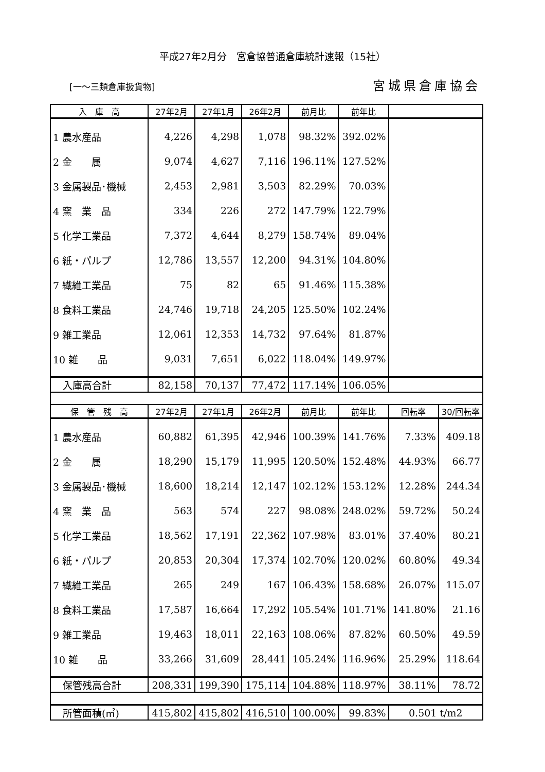平成27年2月分　宮倉協普通倉庫統計速報（15社）
[一～三類倉庫扱貨物] 宮城県倉庫協会
| 入 庫 高 | 27年2月 | 27年1月 | 26年2月 | 前月比 | 前年比 | | |
| --- | --- | --- | --- | --- | --- | --- | --- |
| 1 農水産品 | 4,226 | 4,298 | 1,078 | 98.32% | 392.02% | | |
| 2 金 属 | 9,074 | 4,627 | 7,116 | 196.11% | 127.52% | | |
| 3 金属製品･機械 | 2,453 | 2,981 | 3,503 | 82.29% | 70.03% | | |
| 4 窯 業 品 | 334 | 226 | 272 | 147.79% | 122.79% | | |
| 5 化学工業品 | 7,372 | 4,644 | 8,279 | 158.74% | 89.04% | | |
| 6 紙・パルプ | 12,786 | 13,557 | 12,200 | 94.31% | 104.80% | | |
| 7 繊維工業品 | 75 | 82 | 65 | 91.46% | 115.38% | | |
| 8 食料工業品 | 24,746 | 19,718 | 24,205 | 125.50% | 102.24% | | |
| 9 雑工業品 | 12,061 | 12,353 | 14,732 | 97.64% | 81.87% | | |
| 10 雑 品 | 9,031 | 7,651 | 6,022 | 118.04% | 149.97% | | |
| 入庫高合計 | 82,158 | 70,137 | 77,472 | 117.14% | 106.05% | | |
| 保 管 残 高 | 27年2月 | 27年1月 | 26年2月 | 前月比 | 前年比 | 回転率 | 30/回転率 |
| 1 農水産品 | 60,882 | 61,395 | 42,946 | 100.39% | 141.76% | 7.33% | 409.18 |
| 2 金 属 | 18,290 | 15,179 | 11,995 | 120.50% | 152.48% | 44.93% | 66.77 |
| 3 金属製品･機械 | 18,600 | 18,214 | 12,147 | 102.12% | 153.12% | 12.28% | 244.34 |
| 4 窯 業 品 | 563 | 574 | 227 | 98.08% | 248.02% | 59.72% | 50.24 |
| 5 化学工業品 | 18,562 | 17,191 | 22,362 | 107.98% | 83.01% | 37.40% | 80.21 |
| 6 紙・パルプ | 20,853 | 20,304 | 17,374 | 102.70% | 120.02% | 60.80% | 49.34 |
| 7 繊維工業品 | 265 | 249 | 167 | 106.43% | 158.68% | 26.07% | 115.07 |
| 8 食料工業品 | 17,587 | 16,664 | 17,292 | 105.54% | 101.71% | 141.80% | 21.16 |
| 9 雑工業品 | 19,463 | 18,011 | 22,163 | 108.06% | 87.82% | 60.50% | 49.59 |
| 10 雑 品 | 33,266 | 31,609 | 28,441 | 105.24% | 116.96% | 25.29% | 118.64 |
| 保管残高合計 | 208,331 | 199,390 | 175,114 | 104.88% | 118.97% | 38.11% | 78.72 |
| 所管面積(㎡) | 415,802 | 415,802 | 416,510 | 100.00% | 99.83% | 0.501 t/m2 | |